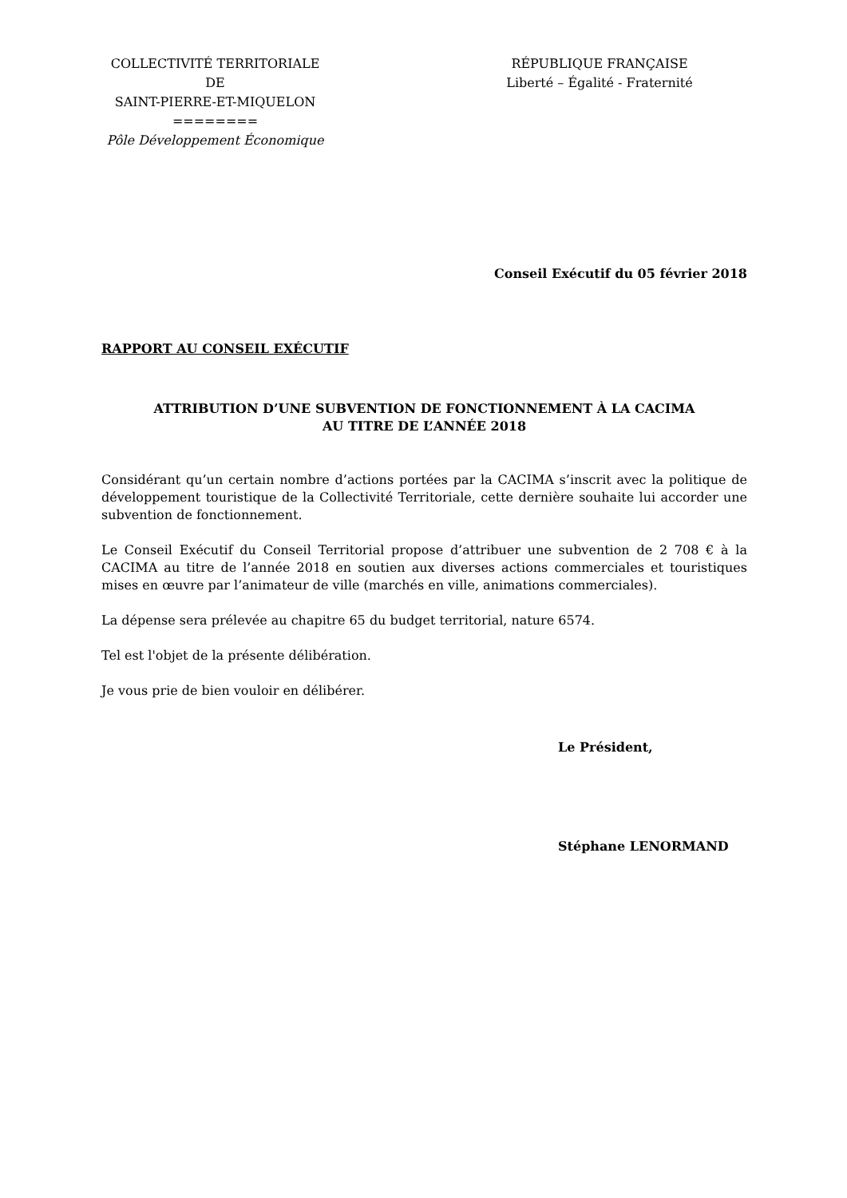COLLECTIVITÉ TERRITORIALE
DE
SAINT-PIERRE-ET-MIQUELON
========
Pôle Développement Économique
RÉPUBLIQUE FRANÇAISE
Liberté – Égalité - Fraternité
Conseil Exécutif du 05 février 2018
RAPPORT AU CONSEIL EXÉCUTIF
ATTRIBUTION D’UNE SUBVENTION DE FONCTIONNEMENT À LA CACIMA
AU TITRE DE L’ANNÉE 2018
Considérant qu’un certain nombre d’actions portées par la CACIMA s’inscrit avec la politique de développement touristique de la Collectivité Territoriale, cette dernière souhaite lui accorder une subvention de fonctionnement.
Le Conseil Exécutif du Conseil Territorial propose d’attribuer une subvention de 2 708 € à la CACIMA au titre de l’année 2018 en soutien aux diverses actions commerciales et touristiques mises en œuvre par l’animateur de ville (marchés en ville, animations commerciales).
La dépense sera prélevée au chapitre 65 du budget territorial, nature 6574.
Tel est l'objet de la présente délibération.
Je vous prie de bien vouloir en délibérer.
Le Président,
Stéphane LENORMAND